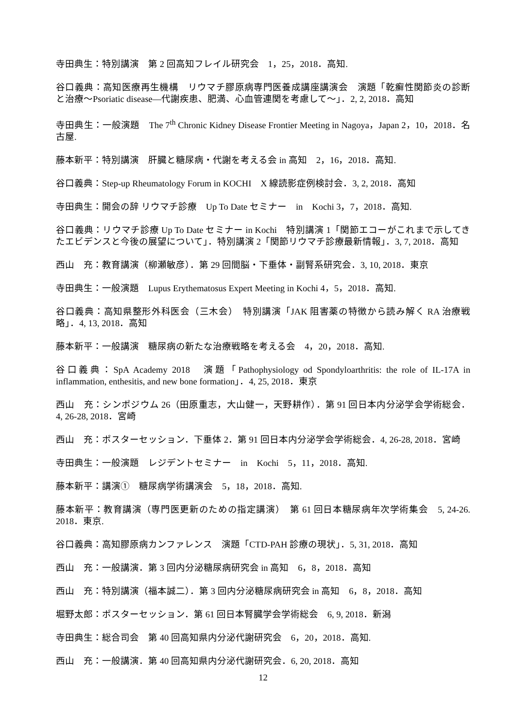寺田典生：特別講演　第 2 回高知フレイル研究会　1，25，2018．高知.
谷口義典：高知医療再生機構　リウマチ膠原病専門医養成講座講演会　演題「乾癬性関節炎の診断と治療〜Psoriatic disease—代謝疾患、肥満、心血管連関を考慮して〜」．2, 2, 2018．高知
寺田典生：一般演題　The 7<sup>th</sup> Chronic Kidney Disease Frontier Meeting in Nagoya，Japan 2，10，2018．名古屋.
藤本新平：特別講演　肝臓と糖尿病・代謝を考える会 in 高知　2，16，2018．高知.
谷口義典：Step-up Rheumatology Forum in KOCHI　X 線読影症例検討会．3, 2, 2018．高知
寺田典生：開会の辞 リウマチ診療　Up To Date セミナー　in　Kochi 3，7，2018．高知.
谷口義典：リウマチ診療 Up To Date セミナー in Kochi　特別講演 1「関節エコーがこれまで示してきたエビデンスと今後の展望について」．特別講演 2「関節リウマチ診療最新情報」．3, 7, 2018．高知
西山　充：教育講演（柳瀬敏彦）．第 29 回間脳・下垂体・副腎系研究会．3, 10, 2018．東京
寺田典生：一般演題　Lupus Erythematosus Expert Meeting in Kochi 4，5，2018．高知.
谷口義典：高知県整形外科医会（三木会）　特別講演「JAK 阻害薬の特徴から読み解く RA 治療戦略」．4, 13, 2018．高知
藤本新平：一般講演　糖尿病の新たな治療戦略を考える会　4，20，2018．高知.
谷口義典：SpA Academy 2018　演題「Pathophysiology od Spondyloarthritis: the role of IL-17A in inflammation, enthesitis, and new bone formation」．4, 25, 2018．東京
西山　充：シンポジウム 26（田原重志，大山健一，天野耕作）．第 91 回日本内分泌学会学術総会．4, 26-28, 2018．宮崎
西山　充：ポスターセッション．下垂体 2．第 91 回日本内分泌学会学術総会．4, 26-28, 2018．宮崎
寺田典生：一般演題　レジデントセミナー　in　Kochi　5，11，2018．高知.
藤本新平：講演①　糖尿病学術講演会　5，18，2018．高知.
藤本新平：教育講演（専門医更新のための指定講演）　第 61 回日本糖尿病年次学術集会　5, 24-26. 2018．東京.
谷口義典：高知膠原病カンファレンス　演題「CTD-PAH 診療の現状」．5, 31, 2018．高知
西山　充：一般講演．第 3 回内分泌糖尿病研究会 in 高知　6，8，2018．高知
西山　充：特別講演（福本誠二）．第 3 回内分泌糖尿病研究会 in 高知　6，8，2018．高知
堀野太郎：ポスターセッション．第 61 回日本腎臓学会学術総会　6, 9, 2018．新潟
寺田典生：総合司会　第 40 回高知県内分泌代謝研究会　6，20，2018．高知.
西山　充：一般講演．第 40 回高知県内分泌代謝研究会．6, 20, 2018．高知
12